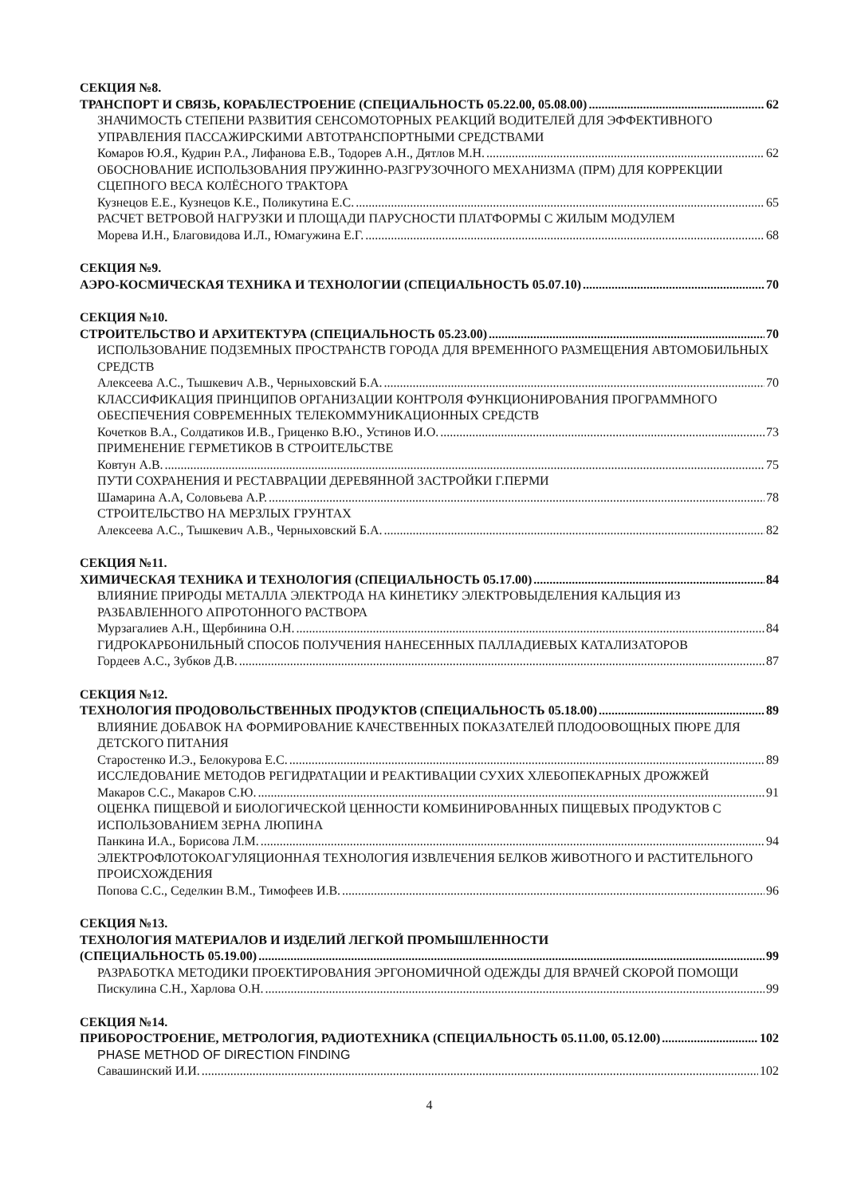СЕКЦИЯ №8.
ТРАНСПОРТ И СВЯЗЬ, КОРАБЛЕСТРОЕНИЕ (СПЕЦИАЛЬНОСТЬ 05.22.00, 05.08.00) 62
ЗНАЧИМОСТЬ СТЕПЕНИ РАЗВИТИЯ СЕНСОМОТОРНЫХ РЕАКЦИЙ ВОДИТЕЛЕЙ ДЛЯ ЭФФЕКТИВНОГО УПРАВЛЕНИЯ ПАССАЖИРСКИМИ АВТОТРАНСПОРТНЫМИ СРЕДСТВАМИ
Комаров Ю.Я., Кудрин Р.А., Лифанова Е.В., Тодорев А.Н., Дятлов М.Н. 62
ОБОСНОВАНИЕ ИСПОЛЬЗОВАНИЯ ПРУЖИННО-РАЗГРУЗОЧНОГО МЕХАНИЗМА (ПРМ) ДЛЯ КОРРЕКЦИИ СЦЕПНОГО ВЕСА КОЛЁСНОГО ТРАКТОРА
Кузнецов Е.Е., Кузнецов К.Е., Поликутина Е.С. 65
РАСЧЕТ ВЕТРОВОЙ НАГРУЗКИ И ПЛОЩАДИ ПАРУСНОСТИ ПЛАТФОРМЫ С ЖИЛЫМ МОДУЛЕМ
Морева И.Н., Благовидова И.Л., Юмагужина Е.Г. 68
СЕКЦИЯ №9.
АЭРО-КОСМИЧЕСКАЯ ТЕХНИКА И ТЕХНОЛОГИИ (СПЕЦИАЛЬНОСТЬ 05.07.10) 70
СЕКЦИЯ №10.
СТРОИТЕЛЬСТВО И АРХИТЕКТУРА (СПЕЦИАЛЬНОСТЬ 05.23.00) 70
ИСПОЛЬЗОВАНИЕ ПОДЗЕМНЫХ ПРОСТРАНСТВ ГОРОДА ДЛЯ ВРЕМЕННОГО РАЗМЕЩЕНИЯ АВТОМОБИЛЬНЫХ СРЕДСТВ
Алексеева А.С., Тышкевич А.В., Черныховский Б.А. 70
КЛАССИФИКАЦИЯ ПРИНЦИПОВ ОРГАНИЗАЦИИ КОНТРОЛЯ ФУНКЦИОНИРОВАНИЯ ПРОГРАММНОГО ОБЕСПЕЧЕНИЯ СОВРЕМЕННЫХ ТЕЛЕКОММУНИКАЦИОННЫХ СРЕДСТВ
Кочетков В.А., Солдатиков И.В., Гриценко В.Ю., Устинов И.О. 73
ПРИМЕНЕНИЕ ГЕРМЕТИКОВ В СТРОИТЕЛЬСТВЕ
Ковтун А.В. 75
ПУТИ СОХРАНЕНИЯ И РЕСТАВРАЦИИ ДЕРЕВЯННОЙ ЗАСТРОЙКИ Г.ПЕРМИ
Шамарина А.А, Соловьева А.Р. 78
СТРОИТЕЛЬСТВО НА МЕРЗЛЫХ ГРУНТАХ
Алексеева А.С., Тышкевич А.В., Черныховский Б.А. 82
СЕКЦИЯ №11.
ХИМИЧЕСКАЯ ТЕХНИКА И ТЕХНОЛОГИЯ (СПЕЦИАЛЬНОСТЬ 05.17.00) 84
ВЛИЯНИЕ ПРИРОДЫ МЕТАЛЛА ЭЛЕКТРОДА НА КИНЕТИКУ ЭЛЕКТРОВЫДЕЛЕНИЯ КАЛЬЦИЯ ИЗ РАЗБАВЛЕННОГО АПРОТОННОГО РАСТВОРА
Мурзагалиев А.Н., Щербинина О.Н. 84
ГИДРОКАРБОНИЛЬНЫЙ СПОСОБ ПОЛУЧЕНИЯ НАНЕСЕННЫХ ПАЛЛАДИЕВЫХ КАТАЛИЗАТОРОВ
Гордеев А.С., Зубков Д.В. 87
СЕКЦИЯ №12.
ТЕХНОЛОГИЯ ПРОДОВОЛЬСТВЕННЫХ ПРОДУКТОВ (СПЕЦИАЛЬНОСТЬ 05.18.00) 89
ВЛИЯНИЕ ДОБАВОК НА ФОРМИРОВАНИЕ КАЧЕСТВЕННЫХ ПОКАЗАТЕЛЕЙ ПЛОДООВОЩНЫХ ПЮРЕ ДЛЯ ДЕТСКОГО ПИТАНИЯ
Старостенко И.Э., Белокурова Е.С. 89
ИССЛЕДОВАНИЕ МЕТОДОВ РЕГИДРАТАЦИИ И РЕАКТИВАЦИИ СУХИХ ХЛЕБОПЕКАРНЫХ ДРОЖЖЕЙ
Макаров С.С., Макаров С.Ю. 91
ОЦЕНКА ПИЩЕВОЙ И БИОЛОГИЧЕСКОЙ ЦЕННОСТИ КОМБИНИРОВАННЫХ ПИЩЕВЫХ ПРОДУКТОВ С ИСПОЛЬЗОВАНИЕМ ЗЕРНА ЛЮПИНА
Панкина И.А., Борисова Л.М. 94
ЭЛЕКТРОФЛОТОКОАГУЛЯЦИОННАЯ ТЕХНОЛОГИЯ ИЗВЛЕЧЕНИЯ БЕЛКОВ ЖИВОТНОГО И РАСТИТЕЛЬНОГО ПРОИСХОЖДЕНИЯ
Попова С.С., Седелкин В.М., Тимофеев И.В. 96
СЕКЦИЯ №13.
ТЕХНОЛОГИЯ МАТЕРИАЛОВ И ИЗДЕЛИЙ ЛЕГКОЙ ПРОМЫШЛЕННОСТИ
(СПЕЦИАЛЬНОСТЬ 05.19.00) 99
РАЗРАБОТКА МЕТОДИКИ ПРОЕКТИРОВАНИЯ ЭРГОНОМИЧНОЙ ОДЕЖДЫ ДЛЯ ВРАЧЕЙ СКОРОЙ ПОМОЩИ
Пискулина С.Н., Харлова О.Н. 99
СЕКЦИЯ №14.
ПРИБОРОСТРОЕНИЕ, МЕТРОЛОГИЯ, РАДИОТЕХНИКА (СПЕЦИАЛЬНОСТЬ 05.11.00, 05.12.00) 102
PHASE METHOD OF DIRECTION FINDING
Савашинский И.И. 102
4